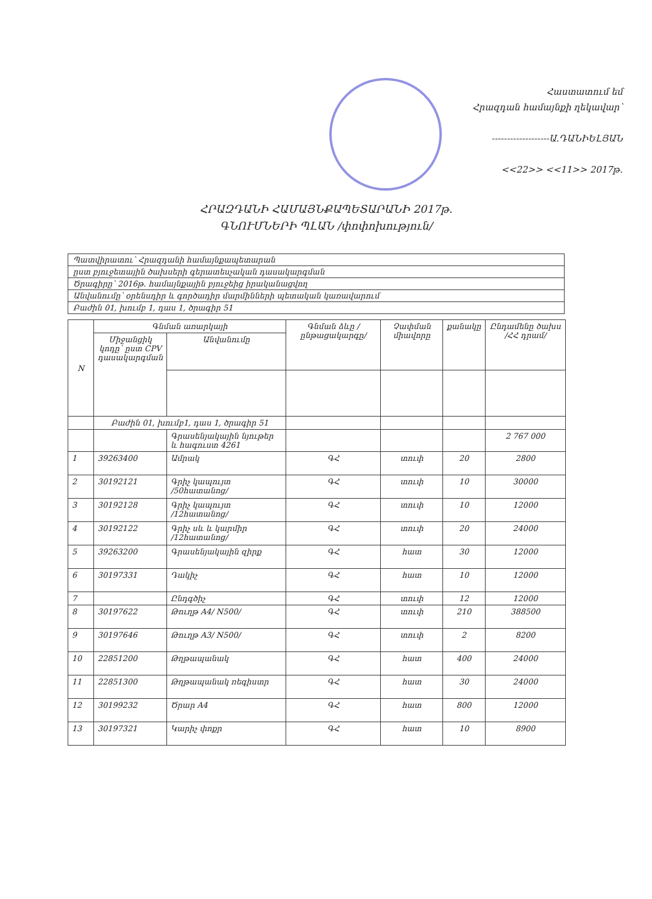Հաստատում եմ
Հրազդան համայնքի ղեկավար՝
-------------------Ա.ԴԱՆԻԵԼՅԱՆ
<<22>> <<11>> 2017թ.
ՀՐԱԶԴԱՆԻ ՀԱՄԱՅՆՔԱՊԵՏԱՐԱՆԻ 2017թ.
ԳՆՈՒՄՆԵՐԻ ՊԼԱՆ /փոփոխություն/
| Պատվիրատու՝ Հրազդանի համայնքապետարան |
| ըստ բյուջետային ծախսերի գերատեսչական դասակարգման |
| Ծրագիրը՝ 2016թ. համայնքային բյուջեից իրականացվող |
| Անվանումը՝ օրենսդիր և գործադիր մարմինների պետական կառավարում |
| Բաժին 01, խումբ 1, դաս 1, ծրագիր 51 |
| N | Գնման առարկայի | | Գնման ձևը /ընթացակարգը/ | Չափման միավորը | քանակը | Ընդամենը ծախս /ՀՀ դրամ/ |
| --- | --- | --- | --- | --- | --- | --- |
| | Միջանցիկ կոդը՝ ըստ CPV դասակարգման | Անվանումը | | | | |
| | Բաժին 01, խումբ1, դաս 1, ծրագիր 51 | | | | | |
| | | Գրասենյակային նյութեր և հագուստ 4261 | | | | 2 767 000 |
| 1 | 39263400 | Ամրակ | ԳՀ | տուփ | 20 | 2800 |
| 2 | 30192121 | Գրիչ կապույտ /50հատանոց/ | ԳՀ | տուփ | 10 | 30000 |
| 3 | 30192128 | Գրիչ կապույտ /12հատանոց/ | ԳՀ | տուփ | 10 | 12000 |
| 4 | 30192122 | Գրիչ սև և կարմիր /12հատանոց/ | ԳՀ | տուփ | 20 | 24000 |
| 5 | 39263200 | Գրասենյակային զիրք | ԳՀ | հատ | 30 | 12000 |
| 6 | 30197331 | Դակիչ | ԳՀ | հատ | 10 | 12000 |
| 7 | | Ընդգծիչ | ԳՀ | տուփ | 12 | 12000 |
| 8 | 30197622 | Թուղթ A4/ N500/ | ԳՀ | տուփ | 210 | 388500 |
| 9 | 30197646 | Թուղթ A3/ N500/ | ԳՀ | տուփ | 2 | 8200 |
| 10 | 22851200 | Թղթապանակ | ԳՀ | հատ | 400 | 24000 |
| 11 | 22851300 | Թղթապանակ ռեգիստր | ԳՀ | հատ | 30 | 24000 |
| 12 | 30199232 | Ծրար A4 | ԳՀ | հատ | 800 | 12000 |
| 13 | 30197321 | Կարիչ փոքր | ԳՀ | հատ | 10 | 8900 |